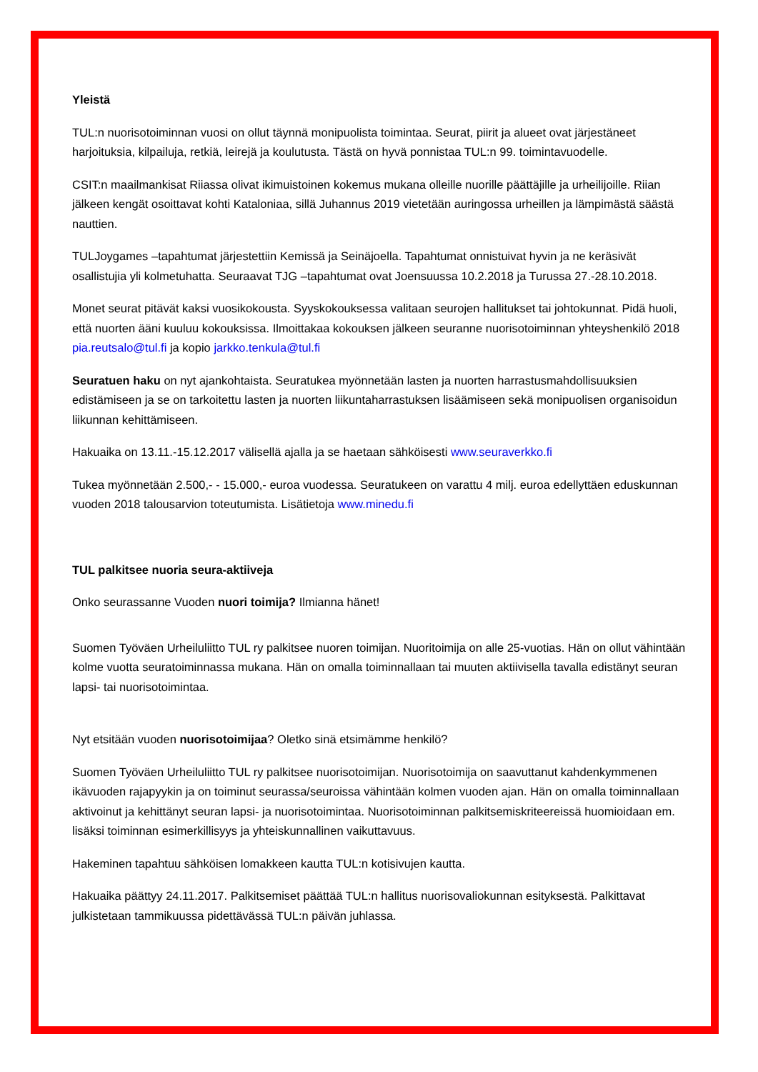Yleistä
TUL:n nuorisotoiminnan vuosi on ollut täynnä monipuolista toimintaa. Seurat, piirit ja alueet ovat järjestäneet harjoituksia, kilpailuja, retkiä, leirejä ja koulutusta. Tästä on hyvä ponnistaa TUL:n 99. toimintavuodelle.
CSIT:n maailmankisat Riiassa olivat ikimuistoinen kokemus mukana olleille nuorille päättäjille ja urheilijoille. Riian jälkeen kengät osoittavat kohti Kataloniaa, sillä Juhannus 2019 vietetään auringossa urheillen ja lämpimästä säästä nauttien.
TULJoygames –tapahtumat järjestettiin Kemissä ja Seinäjoella. Tapahtumat onnistuivat hyvin ja ne keräsivät osallistujia yli kolmetuhatta. Seuraavat TJG –tapahtumat ovat Joensuussa 10.2.2018 ja Turussa 27.-28.10.2018.
Monet seurat pitävät kaksi vuosikokousta. Syyskokouksessa valitaan seurojen hallitukset tai johtokunnat. Pidä huoli, että nuorten ääni kuuluu kokouksissa. Ilmoittakaa kokouksen jälkeen seuranne nuorisotoiminnan yhteyshenkilö 2018 pia.reutsalo@tul.fi ja kopio jarkko.tenkula@tul.fi
Seuratuen haku on nyt ajankohtaista. Seuratukea myönnetään lasten ja nuorten harrastusmahdollisuuksien edistämiseen ja se on tarkoitettu lasten ja nuorten liikuntaharrastuksen lisäämiseen sekä monipuolisen organisoidun liikunnan kehittämiseen.
Hakuaika on 13.11.-15.12.2017 välisellä ajalla ja se haetaan sähköisesti www.seuraverkko.fi
Tukea myönnetään 2.500,- - 15.000,- euroa vuodessa. Seuratukeen on varattu 4 milj. euroa edellyttäen eduskunnan vuoden 2018 talousarvion toteutumista. Lisätietoja www.minedu.fi
TUL palkitsee nuoria seura-aktiiveja
Onko seurassanne Vuoden nuori toimija? Ilmianna hänet!
Suomen Työväen Urheiluliitto TUL ry palkitsee nuoren toimijan. Nuoritoimija on alle 25-vuotias. Hän on ollut vähintään kolme vuotta seuratoiminnassa mukana. Hän on omalla toiminnallaan tai muuten aktiivisella tavalla edistänyt seuran lapsi- tai nuorisotoimintaa.
Nyt etsitään vuoden nuorisotoimijaa? Oletko sinä etsimämme henkilö?
Suomen Työväen Urheiluliitto TUL ry palkitsee nuorisotoimijan. Nuorisotoimija on saavuttanut kahdenkymmenen ikävuoden rajapyykin ja on toiminut seurassa/seuroissa vähintään kolmen vuoden ajan. Hän on omalla toiminnallaan aktivoinut ja kehittänyt seuran lapsi- ja nuorisotoimintaa. Nuorisotoiminnan palkitsemiskriteereissä huomioidaan em. lisäksi toiminnan esimerkillisyys ja yhteiskunnallinen vaikuttavuus.
Hakeminen tapahtuu sähköisen lomakkeen kautta TUL:n kotisivujen kautta.
Hakuaika päättyy 24.11.2017. Palkitsemiset päättää TUL:n hallitus nuorisovaliokunnan esityksestä. Palkittavat julkistetaan tammikuussa pidettävässä TUL:n päivän juhlassa.